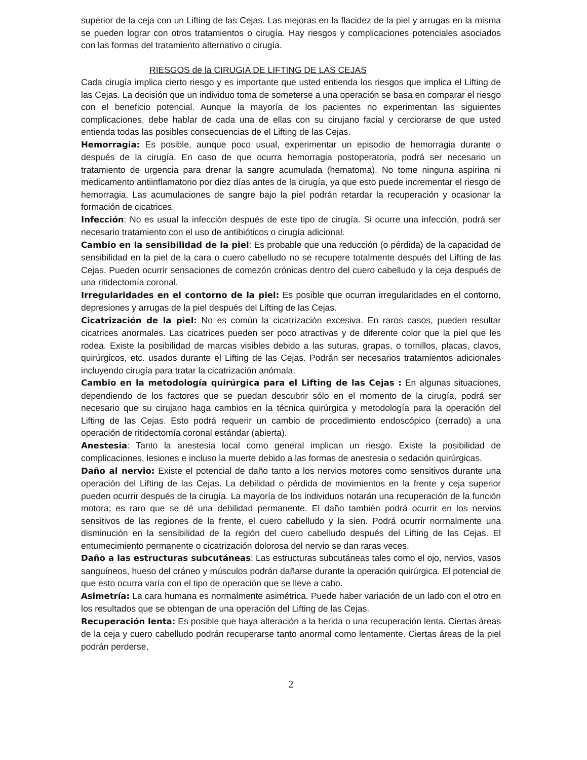superior de la ceja con un Lifting de las Cejas. Las mejoras en la flacidez de la piel y arrugas en la misma se pueden lograr con otros tratamientos o cirugía. Hay riesgos y complicaciones potenciales asociados con las formas del tratamiento alternativo o cirugía.
RIESGOS de la CIRUGIA DE LIFTING DE LAS CEJAS
Cada cirugía implica cierto riesgo y es importante que usted entienda los riesgos que implica el Lifting de las Cejas. La decisión que un individuo toma de someterse a una operación se basa en comparar el riesgo con el beneficio potencial. Aunque la mayoría de los pacientes no experimentan las siguientes complicaciones, debe hablar de cada una de ellas con su cirujano facial y cerciorarse de que usted entienda todas las posibles consecuencias de el Lifting de las Cejas.
Hemorragia: Es posible, aunque poco usual, experimentar un episodio de hemorragia durante o después de la cirugía. En caso de que ocurra hemorragia postoperatoria, podrá ser necesario un tratamiento de urgencia para drenar la sangre acumulada (hematoma). No tome ninguna aspirina ni medicamento antiinflamatorio por diez días antes de la cirugía, ya que esto puede incrementar el riesgo de hemorragia. Las acumulaciones de sangre bajo la piel podrán retardar la recuperación y ocasionar la formación de cicatrices.
Infección: No es usual la infección después de este tipo de cirugía. Si ocurre una infección, podrá ser necesario tratamiento con el uso de antibióticos o cirugía adicional.
Cambio en la sensibilidad de la piel: Es probable que una reducción (o pérdida) de la capacidad de sensibilidad en la piel de la cara o cuero cabelludo no se recupere totalmente después del Lifting de las Cejas. Pueden ocurrir sensaciones de comezón crónicas dentro del cuero cabelludo y la ceja después de una ritidectomía coronal.
Irregularidades en el contorno de la piel: Es posible que ocurran irregularidades en el contorno, depresiones y arrugas de la piel después del Lifting de las Cejas.
Cicatrización de la piel: No es común la cicatrización excesiva. En raros casos, pueden resultar cicatrices anormales. Las cicatrices pueden ser poco atractivas y de diferente color que la piel que les rodea. Existe la posibilidad de marcas visibles debido a las suturas, grapas, o tornillos, placas, clavos, quirúrgicos, etc. usados durante el Lifting de las Cejas. Podrán ser necesarios tratamientos adicionales incluyendo cirugía para tratar la cicatrización anómala.
Cambio en la metodología quirúrgica para el Lifting de las Cejas : En algunas situaciones, dependiendo de los factores que se puedan descubrir sólo en el momento de la cirugía, podrá ser necesario que su cirujano haga cambios en la técnica quirúrgica y metodología para la operación del Lifting de las Cejas. Esto podrá requerir un cambio de procedimiento endoscópico (cerrado) a una operación de ritidectomía coronal estándar (abierta).
Anestesia: Tanto la anestesia local como general implican un riesgo. Existe la posibilidad de complicaciones, lesiones e incluso la muerte debido a las formas de anestesia o sedación quirúrgicas.
Daño al nervio: Existe el potencial de daño tanto a los nervios motores como sensitivos durante una operación del Lifting de las Cejas. La debilidad o pérdida de movimientos en la frente y ceja superior pueden ocurrir después de la cirugía. La mayoría de los individuos notarán una recuperación de la función motora; es raro que se dé una debilidad permanente. El daño también podrá ocurrir en los nervios sensitivos de las regiones de la frente, el cuero cabelludo y la sien. Podrá ocurrir normalmente una disminución en la sensibilidad de la región del cuero cabelludo después del Lifting de las Cejas. El entumecimiento permanente o cicatrización dolorosa del nervio se dan raras veces.
Daño a las estructuras subcutáneas: Las estructuras subcutáneas tales como el ojo, nervios, vasos sanguíneos, hueso del cráneo y músculos podrán dañarse durante la operación quirúrgica. El potencial de que esto ocurra varía con el tipo de operación que se lleve a cabo.
Asimetría: La cara humana es normalmente asimétrica. Puede haber variación de un lado con el otro en los resultados que se obtengan de una operación del Lifting de las Cejas.
Recuperación lenta: Es posible que haya alteración a la herida o una recuperación lenta. Ciertas áreas de la ceja y cuero cabelludo podrán recuperarse tanto anormal como lentamente. Ciertas áreas de la piel podrán perderse,
2